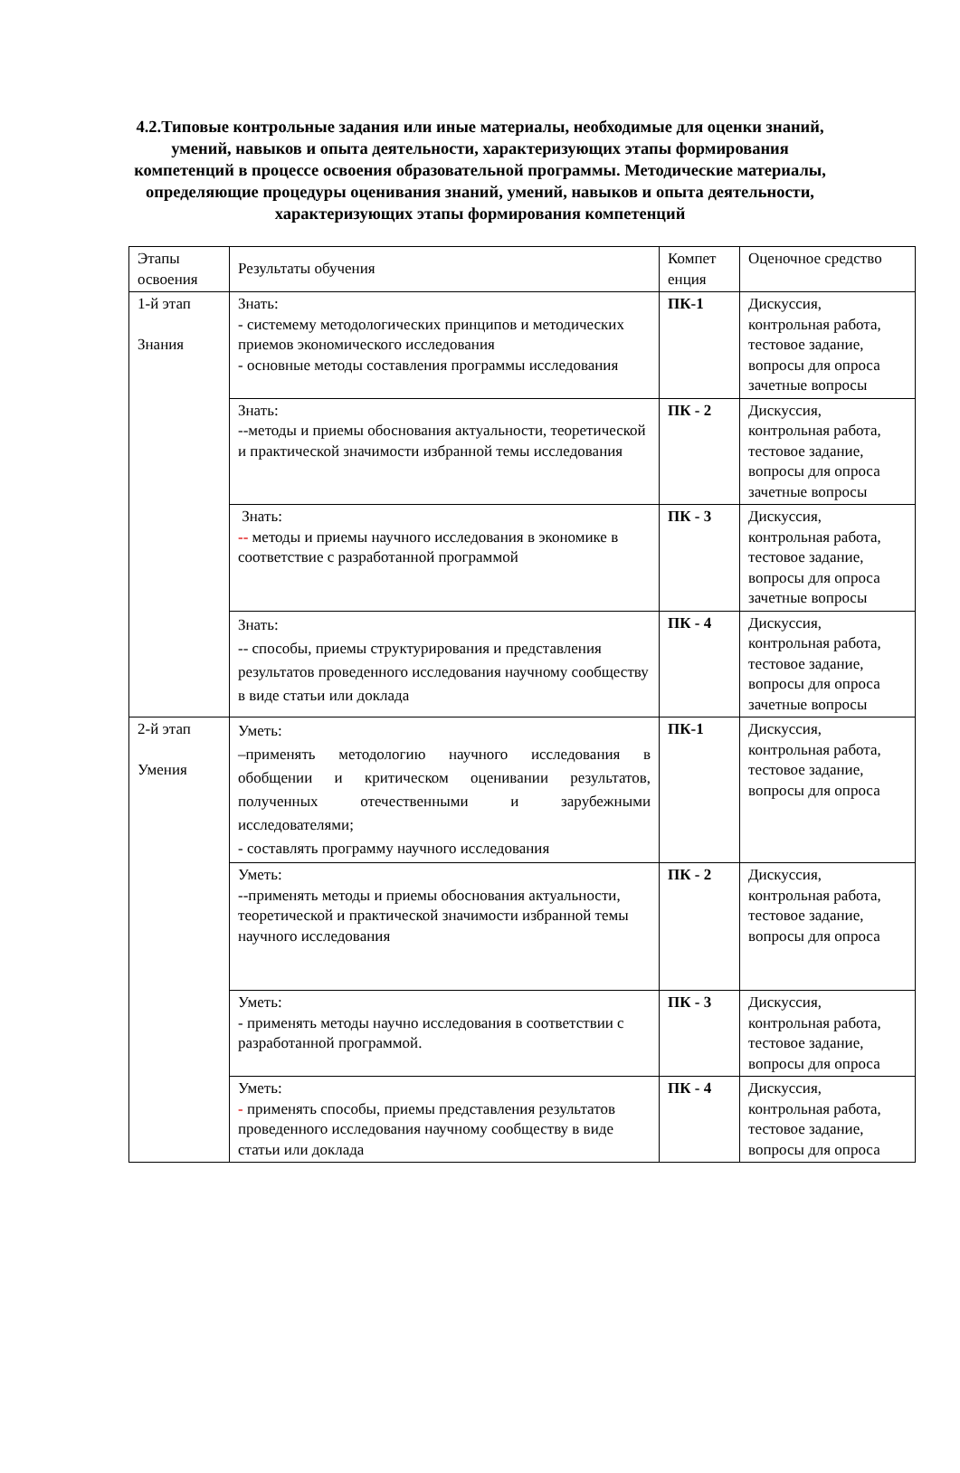4.2.Типовые контрольные задания или иные материалы, необходимые для оценки знаний, умений, навыков и опыта деятельности, характеризующих этапы формирования компетенций в процессе освоения образовательной программы. Методические материалы, определяющие процедуры оценивания знаний, умений, навыков и опыта деятельности, характеризующих этапы формирования компетенций
| Этапы освоения | Результаты обучения | Компет енция | Оценочное средство |
| 1-й этап Знания | Знать: - системему методологических принципов и методических приемов экономического исследования - основные методы составления программы исследования | ПК-1 | Дискуссия, контрольная работа, тестовое задание, вопросы для опроса зачетные вопросы |
| | Знать: --методы и приемы обоснования актуальности, теоретической и практической значимости избранной темы исследования | ПК - 2 | Дискуссия, контрольная работа, тестовое задание, вопросы для опроса зачетные вопросы |
| | Знать: -- методы и приемы научного исследования в экономике в соответствие с разработанной программой | ПК - 3 | Дискуссия, контрольная работа, тестовое задание, вопросы для опроса зачетные вопросы |
| | Знать: -- способы, приемы структурирования и представления результатов проведенного исследования научному сообществу в виде статьи или доклада | ПК - 4 | Дискуссия, контрольная работа, тестовое задание, вопросы для опроса зачетные вопросы |
| 2-й этап Умения | Уметь: –применять методологию научного исследования в обобщении и критическом оценивании результатов, полученных отечественными и зарубежными исследователями; - составлять программу научного исследования | ПК-1 | Дискуссия, контрольная работа, тестовое задание, вопросы для опроса |
| | Уметь: --применять методы и приемы обоснования актуальности, теоретической и практической значимости избранной темы научного исследования | ПК - 2 | Дискуссия, контрольная работа, тестовое задание, вопросы для опроса |
| | Уметь: - применять методы научно исследования в соответствии с разработанной программой. | ПК - 3 | Дискуссия, контрольная работа, тестовое задание, вопросы для опроса |
| | Уметь: - применять способы, приемы представления результатов проведенного исследования научному сообществу в виде статьи или доклада | ПК - 4 | Дискуссия, контрольная работа, тестовое задание, вопросы для опроса |